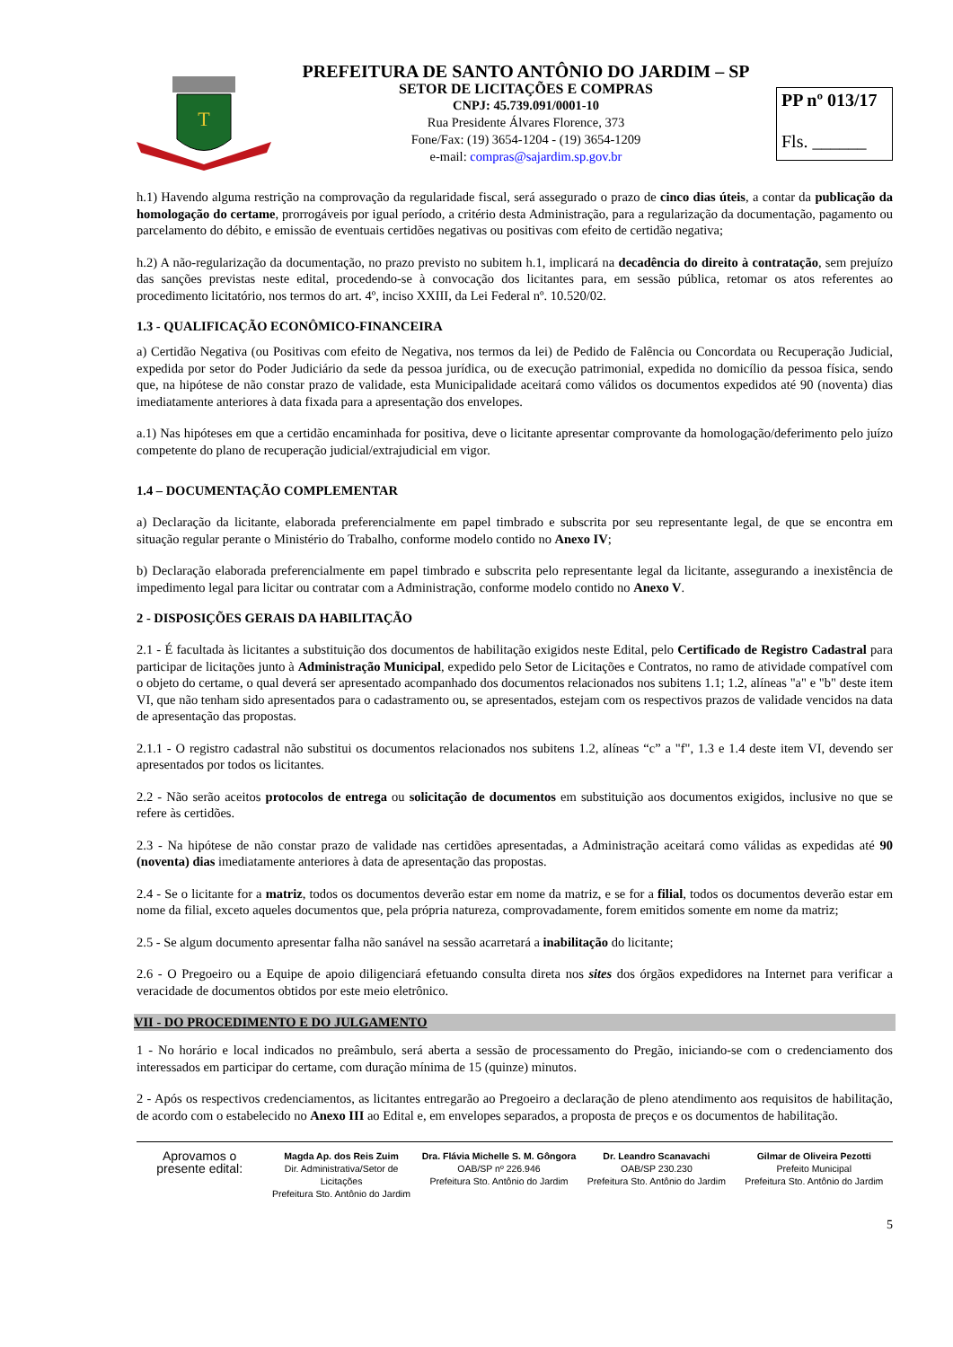T
PREFEITURA DE SANTO ANTÔNIO DO JARDIM – SP
SETOR DE LICITAÇÕES E COMPRAS
CNPJ: 45.739.091/0001-10
Rua Presidente Álvares Florence, 373
Fone/Fax: (19) 3654-1204 - (19) 3654-1209
e-mail: compras@sajardim.sp.gov.br
PP nº 013/17
Fls. ______
h.1) Havendo alguma restrição na comprovação da regularidade fiscal, será assegurado o prazo de cinco dias úteis, a contar da publicação da homologação do certame, prorrogáveis por igual período, a critério desta Administração, para a regularização da documentação, pagamento ou parcelamento do débito, e emissão de eventuais certidões negativas ou positivas com efeito de certidão negativa;
h.2) A não-regularização da documentação, no prazo previsto no subitem h.1, implicará na decadência do direito à contratação, sem prejuízo das sanções previstas neste edital, procedendo-se à convocação dos licitantes para, em sessão pública, retomar os atos referentes ao procedimento licitatório, nos termos do art. 4º, inciso XXIII, da Lei Federal nº. 10.520/02.
1.3 - QUALIFICAÇÃO ECONÔMICO-FINANCEIRA
a) Certidão Negativa (ou Positivas com efeito de Negativa, nos termos da lei) de Pedido de Falência ou Concordata ou Recuperação Judicial, expedida por setor do Poder Judiciário da sede da pessoa jurídica, ou de execução patrimonial, expedida no domicílio da pessoa física, sendo que, na hipótese de não constar prazo de validade, esta Municipalidade aceitará como válidos os documentos expedidos até 90 (noventa) dias imediatamente anteriores à data fixada para a apresentação dos envelopes.
a.1) Nas hipóteses em que a certidão encaminhada for positiva, deve o licitante apresentar comprovante da homologação/deferimento pelo juízo competente do plano de recuperação judicial/extrajudicial em vigor.
1.4 – DOCUMENTAÇÃO COMPLEMENTAR
a) Declaração da licitante, elaborada preferencialmente em papel timbrado e subscrita por seu representante legal, de que se encontra em situação regular perante o Ministério do Trabalho, conforme modelo contido no Anexo IV;
b) Declaração elaborada preferencialmente em papel timbrado e subscrita pelo representante legal da licitante, assegurando a inexistência de impedimento legal para licitar ou contratar com a Administração, conforme modelo contido no Anexo V.
2 - DISPOSIÇÕES GERAIS DA HABILITAÇÃO
2.1 - É facultada às licitantes a substituição dos documentos de habilitação exigidos neste Edital, pelo Certificado de Registro Cadastral para participar de licitações junto à Administração Municipal, expedido pelo Setor de Licitações e Contratos, no ramo de atividade compatível com o objeto do certame, o qual deverá ser apresentado acompanhado dos documentos relacionados nos subitens 1.1; 1.2, alíneas "a" e "b" deste item VI, que não tenham sido apresentados para o cadastramento ou, se apresentados, estejam com os respectivos prazos de validade vencidos na data de apresentação das propostas.
2.1.1 - O registro cadastral não substitui os documentos relacionados nos subitens 1.2, alíneas “c” a "f", 1.3 e 1.4 deste item VI, devendo ser apresentados por todos os licitantes.
2.2 - Não serão aceitos protocolos de entrega ou solicitação de documentos em substituição aos documentos exigidos, inclusive no que se refere às certidões.
2.3 - Na hipótese de não constar prazo de validade nas certidões apresentadas, a Administração aceitará como válidas as expedidas até 90 (noventa) dias imediatamente anteriores à data de apresentação das propostas.
2.4 - Se o licitante for a matriz, todos os documentos deverão estar em nome da matriz, e se for a filial, todos os documentos deverão estar em nome da filial, exceto aqueles documentos que, pela própria natureza, comprovadamente, forem emitidos somente em nome da matriz;
2.5 - Se algum documento apresentar falha não sanável na sessão acarretará a inabilitação do licitante;
2.6 - O Pregoeiro ou a Equipe de apoio diligenciará efetuando consulta direta nos sites dos órgãos expedidores na Internet para verificar a veracidade de documentos obtidos por este meio eletrônico.
VII - DO PROCEDIMENTO E DO JULGAMENTO
1 - No horário e local indicados no preâmbulo, será aberta a sessão de processamento do Pregão, iniciando-se com o credenciamento dos interessados em participar do certame, com duração mínima de 15 (quinze) minutos.
2 - Após os respectivos credenciamentos, as licitantes entregarão ao Pregoeiro a declaração de pleno atendimento aos requisitos de habilitação, de acordo com o estabelecido no Anexo III ao Edital e, em envelopes separados, a proposta de preços e os documentos de habilitação.
Aprovamos o
presente edital:
Magda Ap. dos Reis Zuim
Dir. Administrativa/Setor de Licitações
Prefeitura Sto. Antônio do Jardim
Dra. Flávia Michelle S. M. Gôngora
OAB/SP nº 226.946
Prefeitura Sto. Antônio do Jardim
Dr. Leandro Scanavachi
OAB/SP 230.230
Prefeitura Sto. Antônio do Jardim
Gilmar de Oliveira Pezotti
Prefeito Municipal
Prefeitura Sto. Antônio do Jardim
5